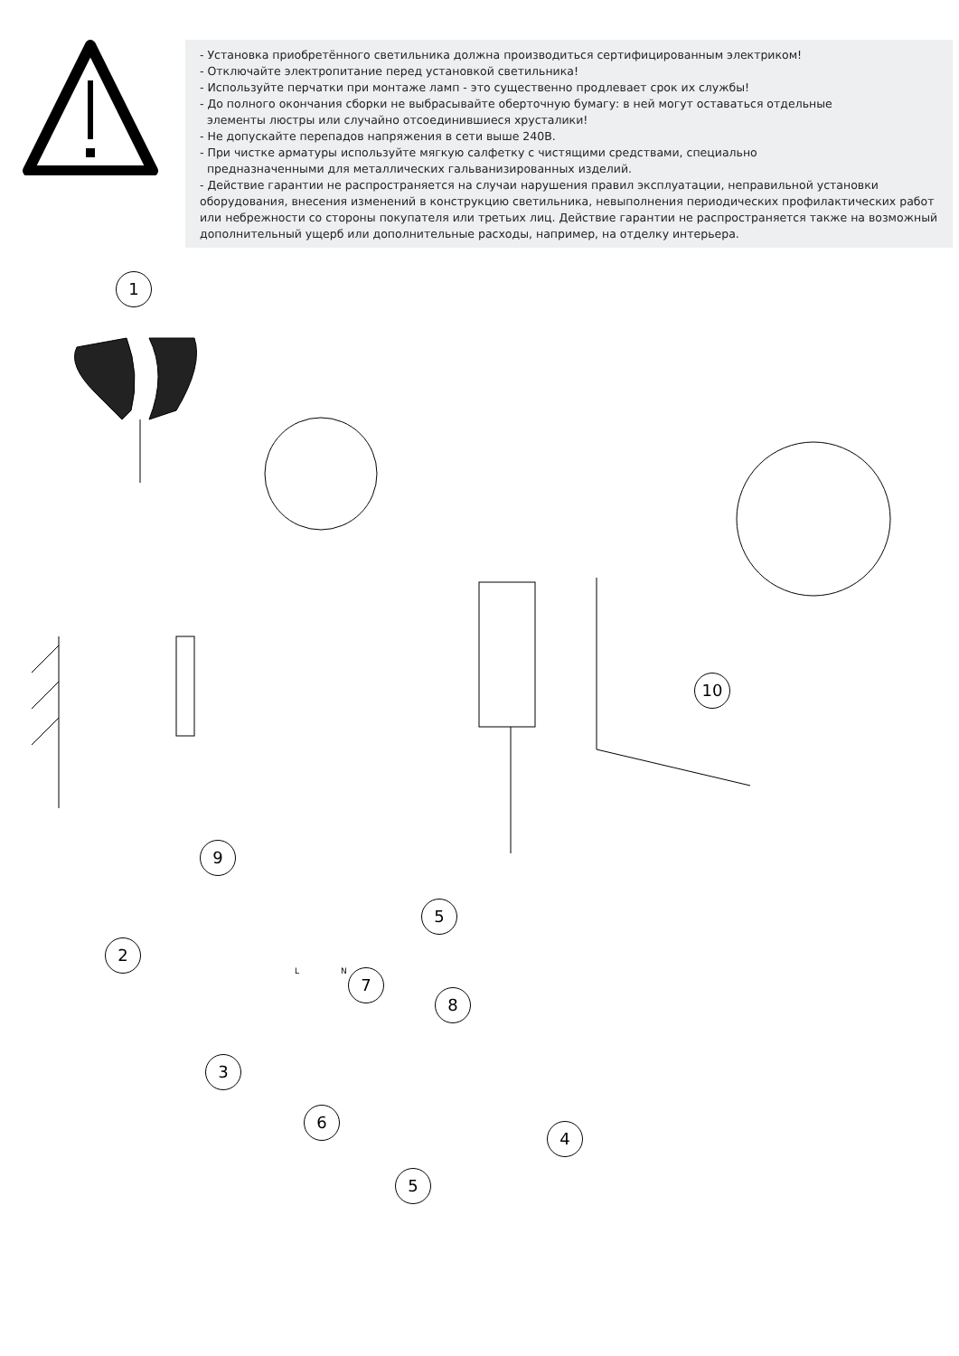- Установка приобретённого светильника должна производиться сертифицированным электриком!
- Отключайте электропитание перед установкой светильника!
- Используйте перчатки при монтаже ламп - это существенно продлевает срок их службы!
- До полного окончания сборки не выбрасывайте оберточную бумагу: в ней могут оставаться отдельные
элементы люстры или случайно отсоединившиеся хрусталики!
- Не допускайте перепадов напряжения в сети выше 240В.
- При чистке арматуры используйте мягкую салфетку с чистящими средствами, специально
предназначенными для металлических гальванизированных изделий.
- Действие гарантии не распространяется на случаи нарушения правил эксплуатации, неправильной установки оборудования, внесения изменений в конструкцию светильника, невыполнения периодических профилактических работ или небрежности со стороны покупателя или третьих лиц. Действие гарантии не распространяется также на возможный дополнительный ущерб или дополнительные расходы, например, на отделку интерьера.
1
10
9
5
2
7
8
3
6
4
5
L N